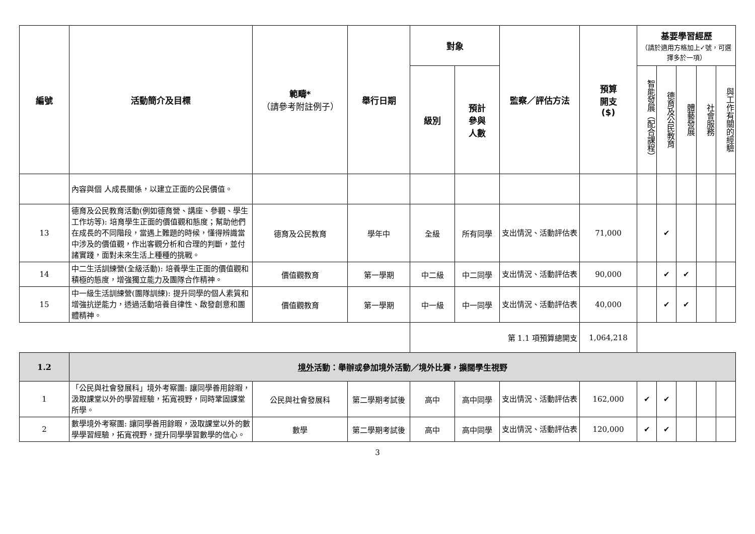| 編號 | 活動簡介及目標 | 範疇* （請參考附註例子） | 舉行日期 | 對象 | | 監察／評估方法 | 預算 開支 ($) | 基要學習經歷 （請於適用方格加上✓號，可選擇多於一項） | | | | |
| --- | --- | --- | --- | --- | --- | --- | --- | --- | --- | --- | --- | --- |
| | | | | 級別 | 預計 參與 人數 | | | 智能發展（配合課程） | 德育及公民教育 | 體藝發展 | 社會服務 | 與工作有關的經驗 |
| | 內容與個 人成長關係，以建立正面的公民價值。 | | | | | | | | | | | |
| 13 | 德育及公民教育活動(例如德育營、講座、參觀、學生工作坊等): 培育學生正面的價值觀和態度；幫助他們在成長的不同階段，當遇上難題的時候，懂得辨識當中涉及的價值觀，作出客觀分析和合理的判斷，並付諸實踐，面對未來生活上種種的挑戰。 | 德育及公民教育 | 學年中 | 全級 | 所有同學 | 支出情況、活動評估表 | 71,000 | | ✔ | | | |
| 14 | 中二生活訓練營(全級活動): 培養學生正面的價值觀和積極的態度，增強獨立能力及團隊合作精神。 | 價值觀教育 | 第一學期 | 中二級 | 中二同學 | 支出情況、活動評估表 | 90,000 | | ✔ | ✔ | | |
| 15 | 中一級生活訓練營(團隊訓練): 提升同學的個人素質和增強抗逆能力，透過活動培養自律性、啟發創意和團體精神。 | 價值觀教育 | 第一學期 | 中一級 | 中一同學 | 支出情況、活動評估表 | 40,000 | | ✔ | ✔ | | |
| | | | | 第 1.1 項預算總開支 | | | 1,064,218 | | | | | |
| 1.2 | 境外 活動：舉辦或參加境外活動／境外比賽，擴闊學生視野 | | | | | | | | | | | |
| 1 | 「公民與社會發展科」境外考察團: 讓同學善用餘暇，汲取課堂以外的學習經驗，拓寬視野，同時鞏固課堂所學。 | 公民與社會發展科 | 第二學期考試後 | 高中 | 高中同學 | 支出情況、活動評估表 | 162,000 | ✔ | ✔ | | | |
| 2 | 數學境外考察團: 讓同學善用餘暇，汲取課堂以外的數學學習經驗，拓寬視野，提升同學學習數學的信心。 | 數學 | 第二學期考試後 | 高中 | 高中同學 | 支出情況、活動評估表 | 120,000 | ✔ | ✔ | | | |
3